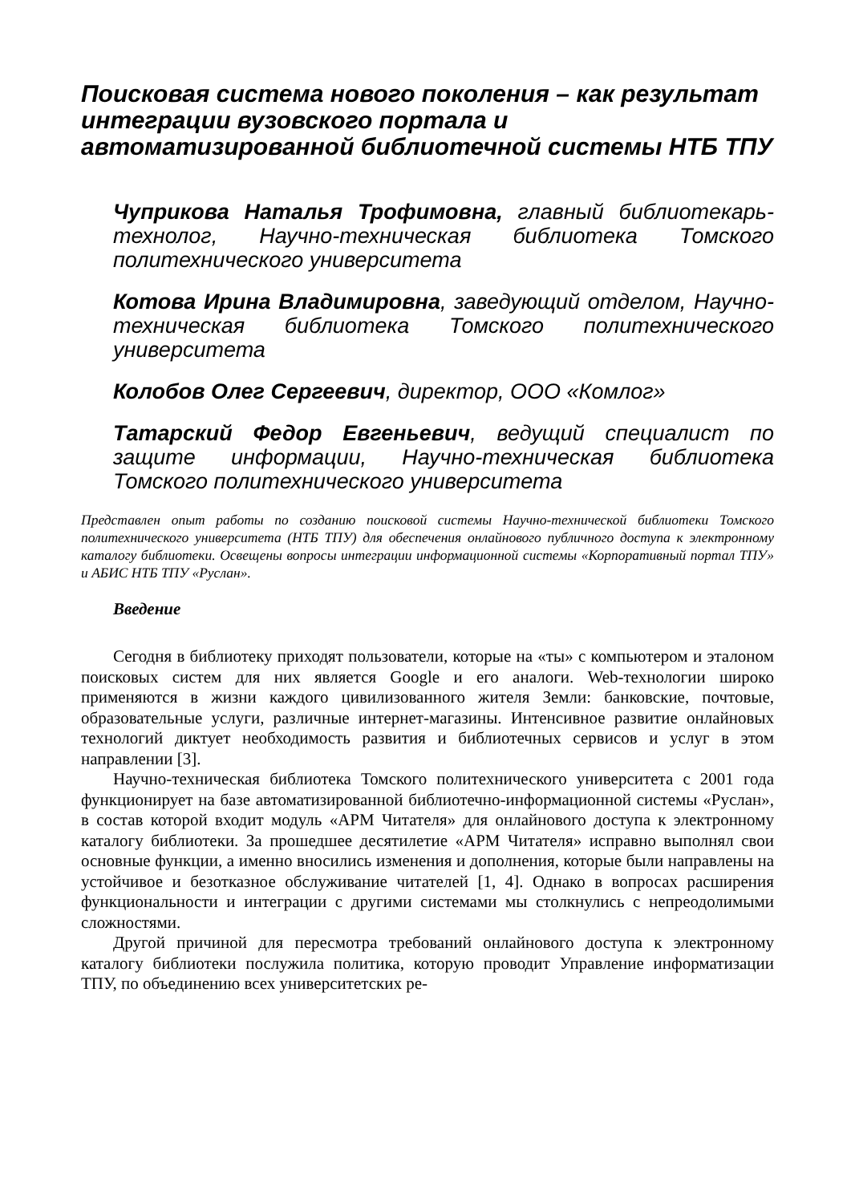Поисковая система нового поколения – как результат интеграции вузовского портала и автоматизированной библиотечной системы НТБ ТПУ
Чуприкова Наталья Трофимовна, главный библиотекарь-технолог, Научно-техническая библиотека Томского политехнического университета
Котова Ирина Владимировна, заведующий отделом, Научно-техническая библиотека Томского политехнического университета
Колобов Олег Сергеевич, директор, ООО «Комлог»
Татарский Федор Евгеньевич, ведущий специалист по защите информации, Научно-техническая библиотека Томского политехнического университета
Представлен опыт работы по созданию поисковой системы Научно-технической библиотеки Томского политехнического университета (НТБ ТПУ) для обеспечения онлайнового публичного доступа к электронному каталогу библиотеки. Освещены вопросы интеграции информационной системы «Корпоративный портал ТПУ» и АБИС НТБ ТПУ «Руслан».
Введение
Сегодня в библиотеку приходят пользователи, которые на «ты» с компьютером и эталоном поисковых систем для них является Google и его аналоги. Web-технологии широко применяются в жизни каждого цивилизованного жителя Земли: банковские, почтовые, образовательные услуги, различные интернет-магазины. Интенсивное развитие онлайновых технологий диктует необходимость развития и библиотечных сервисов и услуг в этом направлении [3].
Научно-техническая библиотека Томского политехнического университета с 2001 года функционирует на базе автоматизированной библиотечно-информационной системы «Руслан», в состав которой входит модуль «АРМ Читателя» для онлайнового доступа к электронному каталогу библиотеки. За прошедшее десятилетие «АРМ Читателя» исправно выполнял свои основные функции, а именно вносились изменения и дополнения, которые были направлены на устойчивое и безотказное обслуживание читателей [1, 4]. Однако в вопросах расширения функциональности и интеграции с другими системами мы столкнулись с непреодолимыми сложностями.
Другой причиной для пересмотра требований онлайнового доступа к электронному каталогу библиотеки послужила политика, которую проводит Управление информатизации ТПУ, по объединению всех университетских ре-